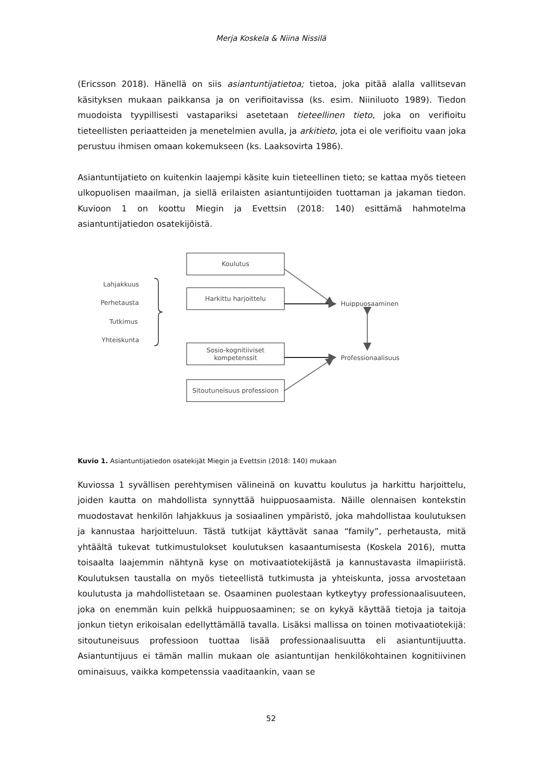Merja Koskela & Niina Nissilä
(Ericsson 2018). Hänellä on siis asiantuntijatietoa; tietoa, joka pitää alalla vallitsevan käsityksen mukaan paikkansa ja on verifioitavissa (ks. esim. Niiniluoto 1989). Tiedon muodoista tyypillisesti vastapariksi asetetaan tieteellinen tieto, joka on verifioitu tieteellisten periaatteiden ja menetelmien avulla, ja arkitieto, jota ei ole verifioitu vaan joka perustuu ihmisen omaan kokemukseen (ks. Laaksovirta 1986).
Asiantuntijatieto on kuitenkin laajempi käsite kuin tieteellinen tieto; se kattaa myös tieteen ulkopuolisen maailman, ja siellä erilaisten asiantuntijoiden tuottaman ja jakaman tiedon. Kuvioon 1 on koottu Miegin ja Evettsin (2018: 140) esittämä hahmotelma asiantuntijatiedon osatekijöistä.
Koulutus
Harkittu harjoittelu
Sosio-kognitiiviset
kompetenssit
Sitoutuneisuus professioon
Lahjakkuus
Perhetausta
Tutkimus
Yhteiskunta
Huippuosaaminen
Professionaalisuus
Kuvio 1. Asiantuntijatiedon osatekijät Miegin ja Evettsin (2018: 140) mukaan
Kuviossa 1 syvällisen perehtymisen välineinä on kuvattu koulutus ja harkittu harjoittelu, joiden kautta on mahdollista synnyttää huippuosaamista. Näille olennaisen kontekstin muodostavat henkilön lahjakkuus ja sosiaalinen ympäristö, joka mahdollistaa koulutuksen ja kannustaa harjoitteluun. Tästä tutkijat käyttävät sanaa “family”, perhetausta, mitä yhtäältä tukevat tutkimustulokset koulutuksen kasaantumisesta (Koskela 2016), mutta toisaalta laajemmin nähtynä kyse on motivaatiotekijästä ja kannustavasta ilmapiiristä. Koulutuksen taustalla on myös tieteellistä tutkimusta ja yhteiskunta, jossa arvostetaan koulutusta ja mahdollistetaan se. Osaaminen puolestaan kytkeytyy professionaalisuuteen, joka on enemmän kuin pelkkä huippuosaaminen; se on kykyä käyttää tietoja ja taitoja jonkun tietyn erikoisalan edellyttämällä tavalla. Lisäksi mallissa on toinen motivaatiotekijä: sitoutuneisuus professioon tuottaa lisää professionaalisuutta eli asiantuntijuutta. Asiantuntijuus ei tämän mallin mukaan ole asiantuntijan henkilökohtainen kognitiivinen ominaisuus, vaikka kompetenssia vaaditaankin, vaan se
52